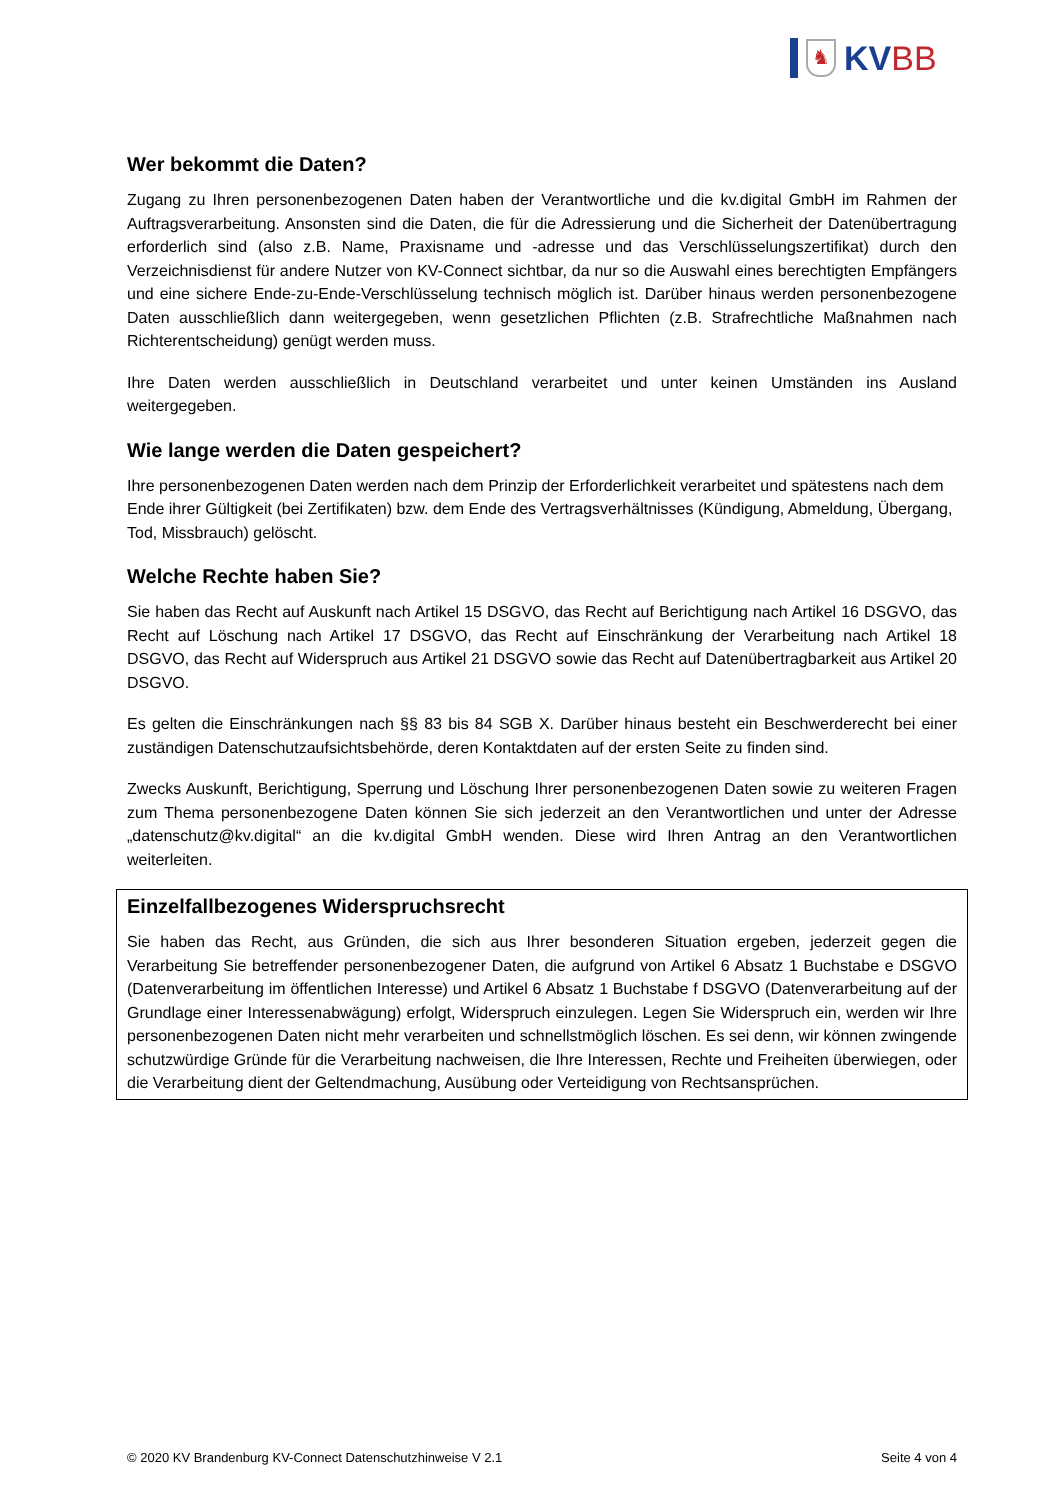♞
KVBB
Wer bekommt die Daten?
Zugang zu Ihren personenbezogenen Daten haben der Verantwortliche und die kv.digital GmbH im Rahmen der Auftragsverarbeitung. Ansonsten sind die Daten, die für die Adressierung und die Sicherheit der Datenübertragung erforderlich sind (also z.B. Name, Praxisname und -adresse und das Verschlüsselungszertifikat) durch den Verzeichnisdienst für andere Nutzer von KV-Connect sichtbar, da nur so die Auswahl eines berechtigten Empfängers und eine sichere Ende-zu-Ende-Verschlüsselung technisch möglich ist. Darüber hinaus werden personenbezogene Daten ausschließlich dann weitergegeben, wenn gesetzlichen Pflichten (z.B. Strafrechtliche Maßnahmen nach Richterentscheidung) genügt werden muss.
Ihre Daten werden ausschließlich in Deutschland verarbeitet und unter keinen Umständen ins Ausland weitergegeben.
Wie lange werden die Daten gespeichert?
Ihre personenbezogenen Daten werden nach dem Prinzip der Erforderlichkeit verarbeitet und spätestens nach dem Ende ihrer Gültigkeit (bei Zertifikaten) bzw. dem Ende des Vertragsverhältnisses (Kündigung, Abmeldung, Übergang, Tod, Missbrauch) gelöscht.
Welche Rechte haben Sie?
Sie haben das Recht auf Auskunft nach Artikel 15 DSGVO, das Recht auf Berichtigung nach Artikel 16 DSGVO, das Recht auf Löschung nach Artikel 17 DSGVO, das Recht auf Einschränkung der Verarbeitung nach Artikel 18 DSGVO, das Recht auf Widerspruch aus Artikel 21 DSGVO sowie das Recht auf Datenübertragbarkeit aus Artikel 20 DSGVO.
Es gelten die Einschränkungen nach §§ 83 bis 84 SGB X. Darüber hinaus besteht ein Beschwerderecht bei einer zuständigen Datenschutzaufsichtsbehörde, deren Kontaktdaten auf der ersten Seite zu finden sind.
Zwecks Auskunft, Berichtigung, Sperrung und Löschung Ihrer personenbezogenen Daten sowie zu weiteren Fragen zum Thema personenbezogene Daten können Sie sich jederzeit an den Verantwortlichen und unter der Adresse „datenschutz@kv.digital“ an die kv.digital GmbH wenden. Diese wird Ihren Antrag an den Verantwortlichen weiterleiten.
Einzelfallbezogenes Widerspruchsrecht
Sie haben das Recht, aus Gründen, die sich aus Ihrer besonderen Situation ergeben, jederzeit gegen die Verarbeitung Sie betreffender personenbezogener Daten, die aufgrund von Artikel 6 Absatz 1 Buchstabe e DSGVO (Datenverarbeitung im öffentlichen Interesse) und Artikel 6 Absatz 1 Buchstabe f DSGVO (Datenverarbeitung auf der Grundlage einer Interessenabwägung) erfolgt, Widerspruch einzulegen. Legen Sie Widerspruch ein, werden wir Ihre personenbezogenen Daten nicht mehr verarbeiten und schnellstmöglich löschen. Es sei denn, wir können zwingende schutzwürdige Gründe für die Verarbeitung nachweisen, die Ihre Interessen, Rechte und Freiheiten überwiegen, oder die Verarbeitung dient der Geltendmachung, Ausübung oder Verteidigung von Rechtsansprüchen.
© 2020 KV Brandenburg KV-Connect Datenschutzhinweise V 2.1 Seite 4 von 4